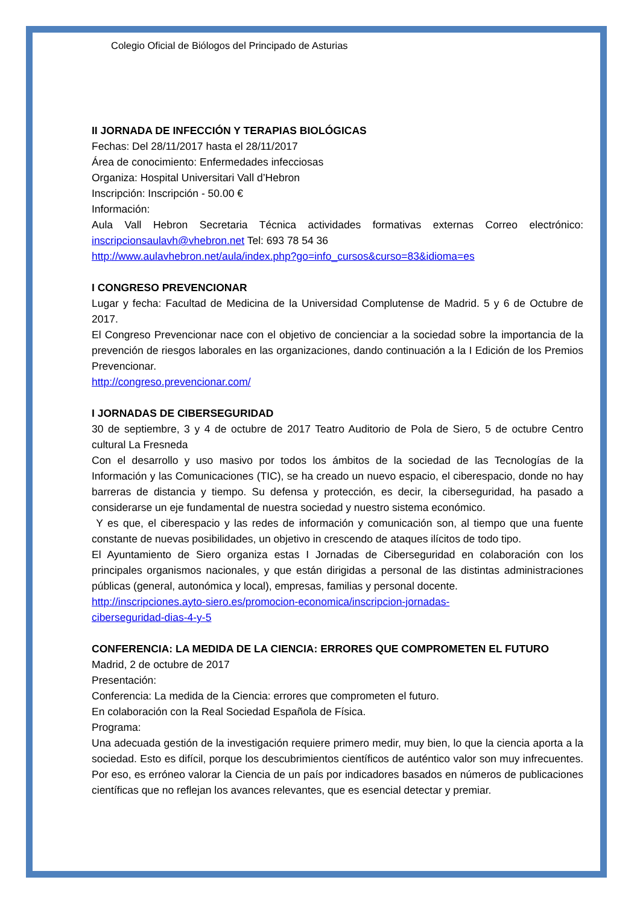Colegio Oficial de Biólogos del Principado de Asturias
II JORNADA DE INFECCIÓN Y TERAPIAS BIOLÓGICAS
Fechas: Del 28/11/2017 hasta el 28/11/2017
Área de conocimiento: Enfermedades infecciosas
Organiza: Hospital Universitari Vall d’Hebron
Inscripción: Inscripción - 50.00 €
Información:
Aula Vall Hebron Secretaria Técnica actividades formativas externas Correo electrónico: inscripcionsaulavh@vhebron.net Tel: 693 78 54 36
http://www.aulavhebron.net/aula/index.php?go=info_cursos&curso=83&idioma=es
I CONGRESO PREVENCIONAR
Lugar y fecha: Facultad de Medicina de la Universidad Complutense de Madrid. 5 y 6 de Octubre de 2017.
El Congreso Prevencionar nace con el objetivo de concienciar a la sociedad sobre la importancia de la prevención de riesgos laborales en las organizaciones, dando continuación a la I Edición de los Premios Prevencionar.
http://congreso.prevencionar.com/
I JORNADAS DE CIBERSEGURIDAD
30 de septiembre, 3 y 4 de octubre de 2017 Teatro Auditorio de Pola de Siero, 5 de octubre Centro cultural La Fresneda
Con el desarrollo y uso masivo por todos los ámbitos de la sociedad de las Tecnologías de la Información y las Comunicaciones (TIC), se ha creado un nuevo espacio, el ciberespacio, donde no hay barreras de distancia y tiempo. Su defensa y protección, es decir, la ciberseguridad, ha pasado a considerarse un eje fundamental de nuestra sociedad y nuestro sistema económico.
Y es que, el ciberespacio y las redes de información y comunicación son, al tiempo que una fuente constante de nuevas posibilidades, un objetivo in crescendo de ataques ilícitos de todo tipo.
El Ayuntamiento de Siero organiza estas I Jornadas de Ciberseguridad en colaboración con los principales organismos nacionales, y que están dirigidas a personal de las distintas administraciones públicas (general, autonómica y local), empresas, familias y personal docente.
http://inscripciones.ayto-siero.es/promocion-economica/inscripcion-jornadas-
ciberseguridad-dias-4-y-5
CONFERENCIA: LA MEDIDA DE LA CIENCIA: ERRORES QUE COMPROMETEN EL FUTURO
Madrid, 2 de octubre de 2017
Presentación:
Conferencia: La medida de la Ciencia: errores que comprometen el futuro.
En colaboración con la Real Sociedad Española de Física.
Programa:
Una adecuada gestión de la investigación requiere primero medir, muy bien, lo que la ciencia aporta a la sociedad. Esto es difícil, porque los descubrimientos científicos de auténtico valor son muy infrecuentes. Por eso, es erróneo valorar la Ciencia de un país por indicadores basados en números de publicaciones científicas que no reflejan los avances relevantes, que es esencial detectar y premiar.